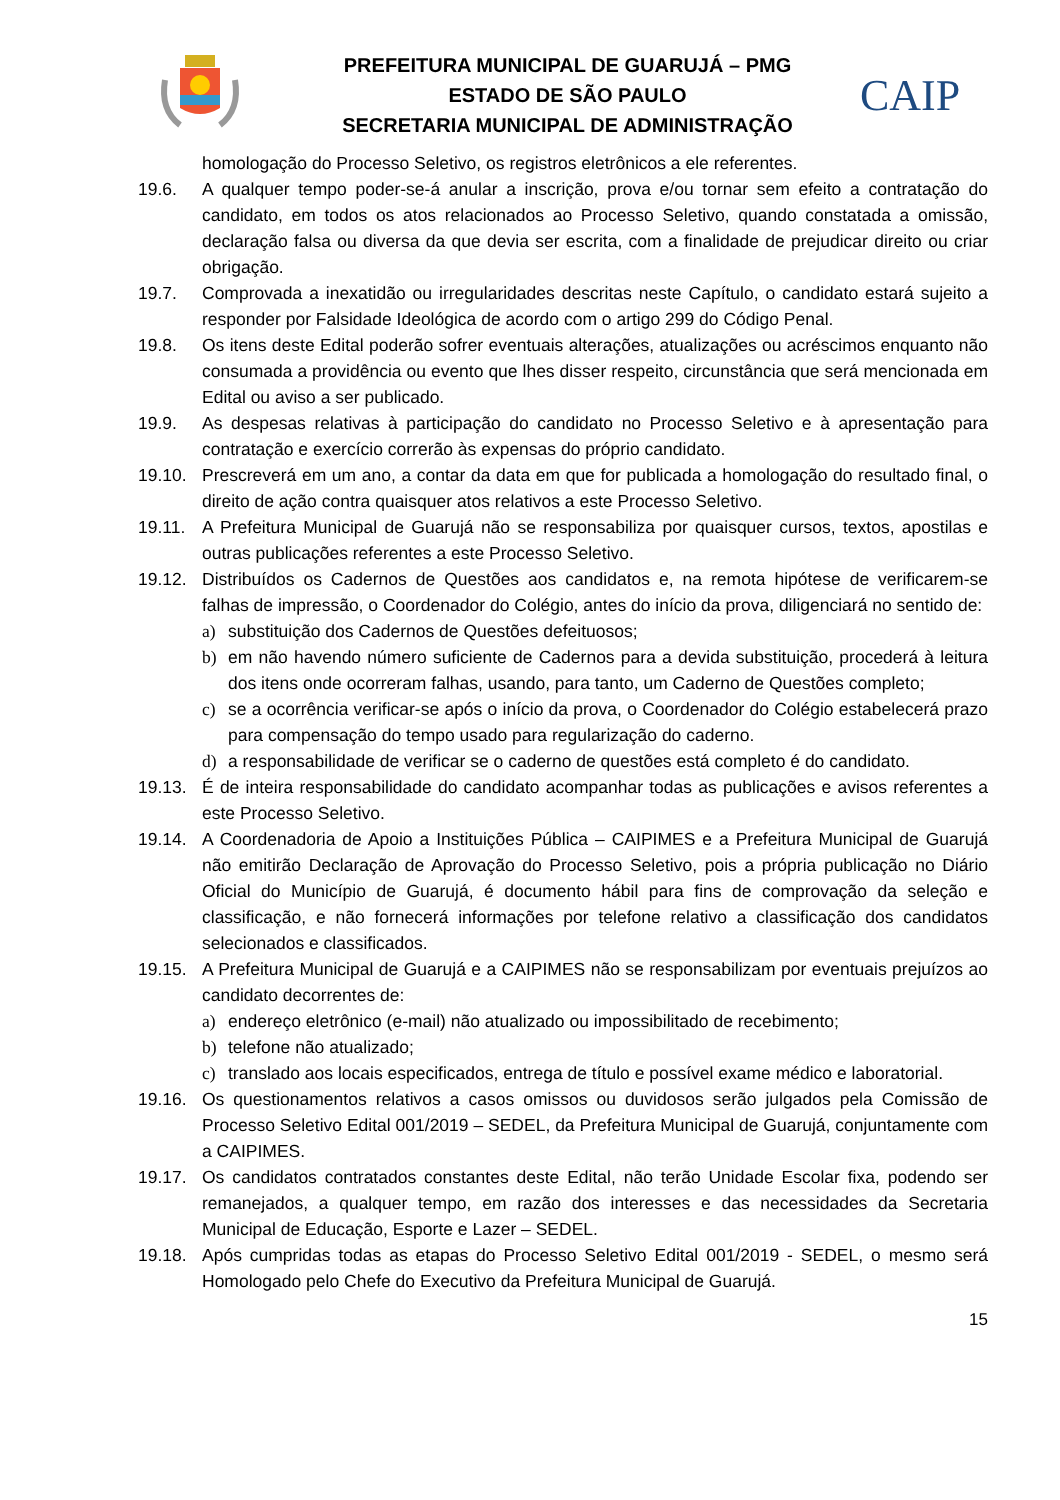PREFEITURA MUNICIPAL DE GUARUJÁ – PMG
ESTADO DE SÃO PAULO
SECRETARIA MUNICIPAL DE ADMINISTRAÇÃO
CAIP
homologação do Processo Seletivo, os registros eletrônicos a ele referentes.
19.6. A qualquer tempo poder-se-á anular a inscrição, prova e/ou tornar sem efeito a contratação do candidato, em todos os atos relacionados ao Processo Seletivo, quando constatada a omissão, declaração falsa ou diversa da que devia ser escrita, com a finalidade de prejudicar direito ou criar obrigação.
19.7. Comprovada a inexatidão ou irregularidades descritas neste Capítulo, o candidato estará sujeito a responder por Falsidade Ideológica de acordo com o artigo 299 do Código Penal.
19.8. Os itens deste Edital poderão sofrer eventuais alterações, atualizações ou acréscimos enquanto não consumada a providência ou evento que lhes disser respeito, circunstância que será mencionada em Edital ou aviso a ser publicado.
19.9. As despesas relativas à participação do candidato no Processo Seletivo e à apresentação para contratação e exercício correrão às expensas do próprio candidato.
19.10. Prescreverá em um ano, a contar da data em que for publicada a homologação do resultado final, o direito de ação contra quaisquer atos relativos a este Processo Seletivo.
19.11. A Prefeitura Municipal de Guarujá não se responsabiliza por quaisquer cursos, textos, apostilas e outras publicações referentes a este Processo Seletivo.
19.12. Distribuídos os Cadernos de Questões aos candidatos e, na remota hipótese de verificarem-se falhas de impressão, o Coordenador do Colégio, antes do início da prova, diligenciará no sentido de:
a) substituição dos Cadernos de Questões defeituosos;
b) em não havendo número suficiente de Cadernos para a devida substituição, procederá à leitura dos itens onde ocorreram falhas, usando, para tanto, um Caderno de Questões completo;
c) se a ocorrência verificar-se após o início da prova, o Coordenador do Colégio estabelecerá prazo para compensação do tempo usado para regularização do caderno.
d) a responsabilidade de verificar se o caderno de questões está completo é do candidato.
19.13. É de inteira responsabilidade do candidato acompanhar todas as publicações e avisos referentes a este Processo Seletivo.
19.14. A Coordenadoria de Apoio a Instituições Pública – CAIPIMES e a Prefeitura Municipal de Guarujá não emitirão Declaração de Aprovação do Processo Seletivo, pois a própria publicação no Diário Oficial do Município de Guarujá, é documento hábil para fins de comprovação da seleção e classificação, e não fornecerá informações por telefone relativo a classificação dos candidatos selecionados e classificados.
19.15. A Prefeitura Municipal de Guarujá e a CAIPIMES não se responsabilizam por eventuais prejuízos ao candidato decorrentes de:
a) endereço eletrônico (e-mail) não atualizado ou impossibilitado de recebimento;
b) telefone não atualizado;
c) translado aos locais especificados, entrega de título e possível exame médico e laboratorial.
19.16. Os questionamentos relativos a casos omissos ou duvidosos serão julgados pela Comissão de Processo Seletivo Edital 001/2019 – SEDEL, da Prefeitura Municipal de Guarujá, conjuntamente com a CAIPIMES.
19.17. Os candidatos contratados constantes deste Edital, não terão Unidade Escolar fixa, podendo ser remanejados, a qualquer tempo, em razão dos interesses e das necessidades da Secretaria Municipal de Educação, Esporte e Lazer – SEDEL.
19.18. Após cumpridas todas as etapas do Processo Seletivo Edital 001/2019 - SEDEL, o mesmo será Homologado pelo Chefe do Executivo da Prefeitura Municipal de Guarujá.
15